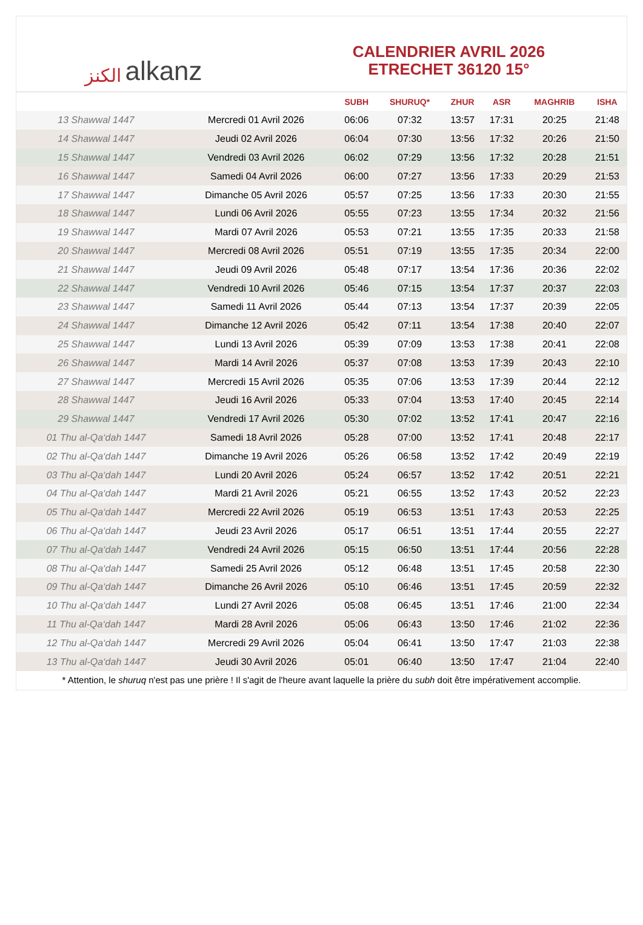الكنز alkanz
CALENDRIER AVRIL 2026
ETRECHET 36120 15°
| | | SUBH | SHURUQ* | ZHUR | ASR | MAGHRIB | ISHA |
| --- | --- | --- | --- | --- | --- | --- | --- |
| 13 Shawwal 1447 | Mercredi 01 Avril 2026 | 06:06 | 07:32 | 13:57 | 17:31 | 20:25 | 21:48 |
| 14 Shawwal 1447 | Jeudi 02 Avril 2026 | 06:04 | 07:30 | 13:56 | 17:32 | 20:26 | 21:50 |
| 15 Shawwal 1447 | Vendredi 03 Avril 2026 | 06:02 | 07:29 | 13:56 | 17:32 | 20:28 | 21:51 |
| 16 Shawwal 1447 | Samedi 04 Avril 2026 | 06:00 | 07:27 | 13:56 | 17:33 | 20:29 | 21:53 |
| 17 Shawwal 1447 | Dimanche 05 Avril 2026 | 05:57 | 07:25 | 13:56 | 17:33 | 20:30 | 21:55 |
| 18 Shawwal 1447 | Lundi 06 Avril 2026 | 05:55 | 07:23 | 13:55 | 17:34 | 20:32 | 21:56 |
| 19 Shawwal 1447 | Mardi 07 Avril 2026 | 05:53 | 07:21 | 13:55 | 17:35 | 20:33 | 21:58 |
| 20 Shawwal 1447 | Mercredi 08 Avril 2026 | 05:51 | 07:19 | 13:55 | 17:35 | 20:34 | 22:00 |
| 21 Shawwal 1447 | Jeudi 09 Avril 2026 | 05:48 | 07:17 | 13:54 | 17:36 | 20:36 | 22:02 |
| 22 Shawwal 1447 | Vendredi 10 Avril 2026 | 05:46 | 07:15 | 13:54 | 17:37 | 20:37 | 22:03 |
| 23 Shawwal 1447 | Samedi 11 Avril 2026 | 05:44 | 07:13 | 13:54 | 17:37 | 20:39 | 22:05 |
| 24 Shawwal 1447 | Dimanche 12 Avril 2026 | 05:42 | 07:11 | 13:54 | 17:38 | 20:40 | 22:07 |
| 25 Shawwal 1447 | Lundi 13 Avril 2026 | 05:39 | 07:09 | 13:53 | 17:38 | 20:41 | 22:08 |
| 26 Shawwal 1447 | Mardi 14 Avril 2026 | 05:37 | 07:08 | 13:53 | 17:39 | 20:43 | 22:10 |
| 27 Shawwal 1447 | Mercredi 15 Avril 2026 | 05:35 | 07:06 | 13:53 | 17:39 | 20:44 | 22:12 |
| 28 Shawwal 1447 | Jeudi 16 Avril 2026 | 05:33 | 07:04 | 13:53 | 17:40 | 20:45 | 22:14 |
| 29 Shawwal 1447 | Vendredi 17 Avril 2026 | 05:30 | 07:02 | 13:52 | 17:41 | 20:47 | 22:16 |
| 01 Thu al-Qa‘dah 1447 | Samedi 18 Avril 2026 | 05:28 | 07:00 | 13:52 | 17:41 | 20:48 | 22:17 |
| 02 Thu al-Qa‘dah 1447 | Dimanche 19 Avril 2026 | 05:26 | 06:58 | 13:52 | 17:42 | 20:49 | 22:19 |
| 03 Thu al-Qa‘dah 1447 | Lundi 20 Avril 2026 | 05:24 | 06:57 | 13:52 | 17:42 | 20:51 | 22:21 |
| 04 Thu al-Qa‘dah 1447 | Mardi 21 Avril 2026 | 05:21 | 06:55 | 13:52 | 17:43 | 20:52 | 22:23 |
| 05 Thu al-Qa‘dah 1447 | Mercredi 22 Avril 2026 | 05:19 | 06:53 | 13:51 | 17:43 | 20:53 | 22:25 |
| 06 Thu al-Qa‘dah 1447 | Jeudi 23 Avril 2026 | 05:17 | 06:51 | 13:51 | 17:44 | 20:55 | 22:27 |
| 07 Thu al-Qa‘dah 1447 | Vendredi 24 Avril 2026 | 05:15 | 06:50 | 13:51 | 17:44 | 20:56 | 22:28 |
| 08 Thu al-Qa‘dah 1447 | Samedi 25 Avril 2026 | 05:12 | 06:48 | 13:51 | 17:45 | 20:58 | 22:30 |
| 09 Thu al-Qa‘dah 1447 | Dimanche 26 Avril 2026 | 05:10 | 06:46 | 13:51 | 17:45 | 20:59 | 22:32 |
| 10 Thu al-Qa‘dah 1447 | Lundi 27 Avril 2026 | 05:08 | 06:45 | 13:51 | 17:46 | 21:00 | 22:34 |
| 11 Thu al-Qa‘dah 1447 | Mardi 28 Avril 2026 | 05:06 | 06:43 | 13:50 | 17:46 | 21:02 | 22:36 |
| 12 Thu al-Qa‘dah 1447 | Mercredi 29 Avril 2026 | 05:04 | 06:41 | 13:50 | 17:47 | 21:03 | 22:38 |
| 13 Thu al-Qa‘dah 1447 | Jeudi 30 Avril 2026 | 05:01 | 06:40 | 13:50 | 17:47 | 21:04 | 22:40 |
* Attention, le shuruq n'est pas une prière ! Il s'agit de l'heure avant laquelle la prière du subh doit être impérativement accomplie.